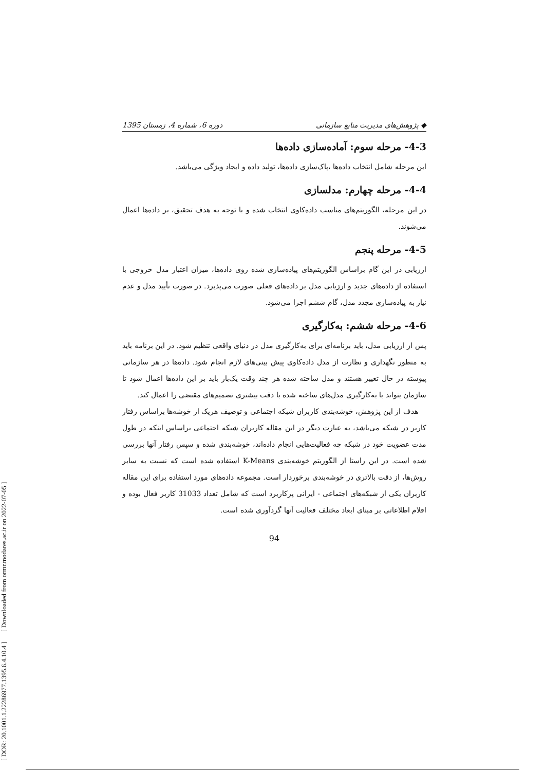[ DOR: 20.1001.1.22286977.1395.6.4.10.4 ] [ Downloaded from ormr.modares.ac.ir on 2022-07-05 ]
◆ پژوهش‌های مدیریت منابع سازمانی دوره 6، شماره 4، زمستان 1395
4-3- مرحله سوم: آماده‌سازی داده‌ها
این مرحله شامل انتخاب داده‌ها ،پاک‌سازی داده‌ها، تولید داده و ایجاد ویژگی می‌باشد.
4-4- مرحله چهارم: مدلسازی
در این مرحله، الگوریتم‌های مناسب داده‌کاوی انتخاب شده و با توجه به هدف تحقیق، بر داده‌ها اعمال می‌شوند.
4-5- مرحله پنجم
ارزیابی در این گام براساس الگوریتم‌های پیاده‌سازی شده روی داده‌ها، میزان اعتبار مدل خروجی با استفاده از داده‌های جدید و ارزیابی مدل بر داده‌های فعلی صورت می‌پذیرد. در صورت تأیید مدل و عدم نیاز به پیاده‌سازی مجدد مدل، گام ششم اجرا می‌شود.
4-6- مرحله ششم: به‌کارگیری
پس از ارزیابی مدل، باید برنامه‌ای برای به‌کارگیری مدل در دنیای واقعی تنظیم شود. در این برنامه باید به منظور نگهداری و نظارت از مدل داده‌کاوی پیش بینی‌های لازم انجام شود. داده‌ها در هر سازمانی پیوسته در حال تغییر هستند و مدل ساخته شده هر چند وقت یک‌بار باید بر این داده‌ها اعمال شود تا سازمان بتواند با به‌کارگیری مدل‌های ساخته شده با دقت بیشتری تصمیم‌های مقتضی را اعمال کند.
هدف از این پژوهش، خوشه‌بندی کاربران شبکه اجتماعی و توصیف هریک از خوشه‌ها براساس رفتار کاربر در شبکه می‌باشد، به عبارت دیگر در این مقاله کاربران شبکه اجتماعی براساس اینکه در طول مدت عضویت خود در شبکه چه فعالیت‌هایی انجام داده‌اند، خوشه‌بندی شده و سپس رفتار آنها بررسی شده است. در این راستا از الگوریتم خوشه‌بندی K-Means استفاده شده است که نسبت به سایر روش‌ها، از دقت بالاتری در خوشه‌بندی برخوردار است. مجموعه داده‌های مورد استفاده برای این مقاله کاربران یکی از شبکه‌های اجتماعی - ایرانی پرکاربرد است که شامل تعداد 31033 کاربر فعال بوده و اقلام اطلاعاتی بر مبنای ابعاد مختلف فعالیت آنها گردآوری شده است.
94